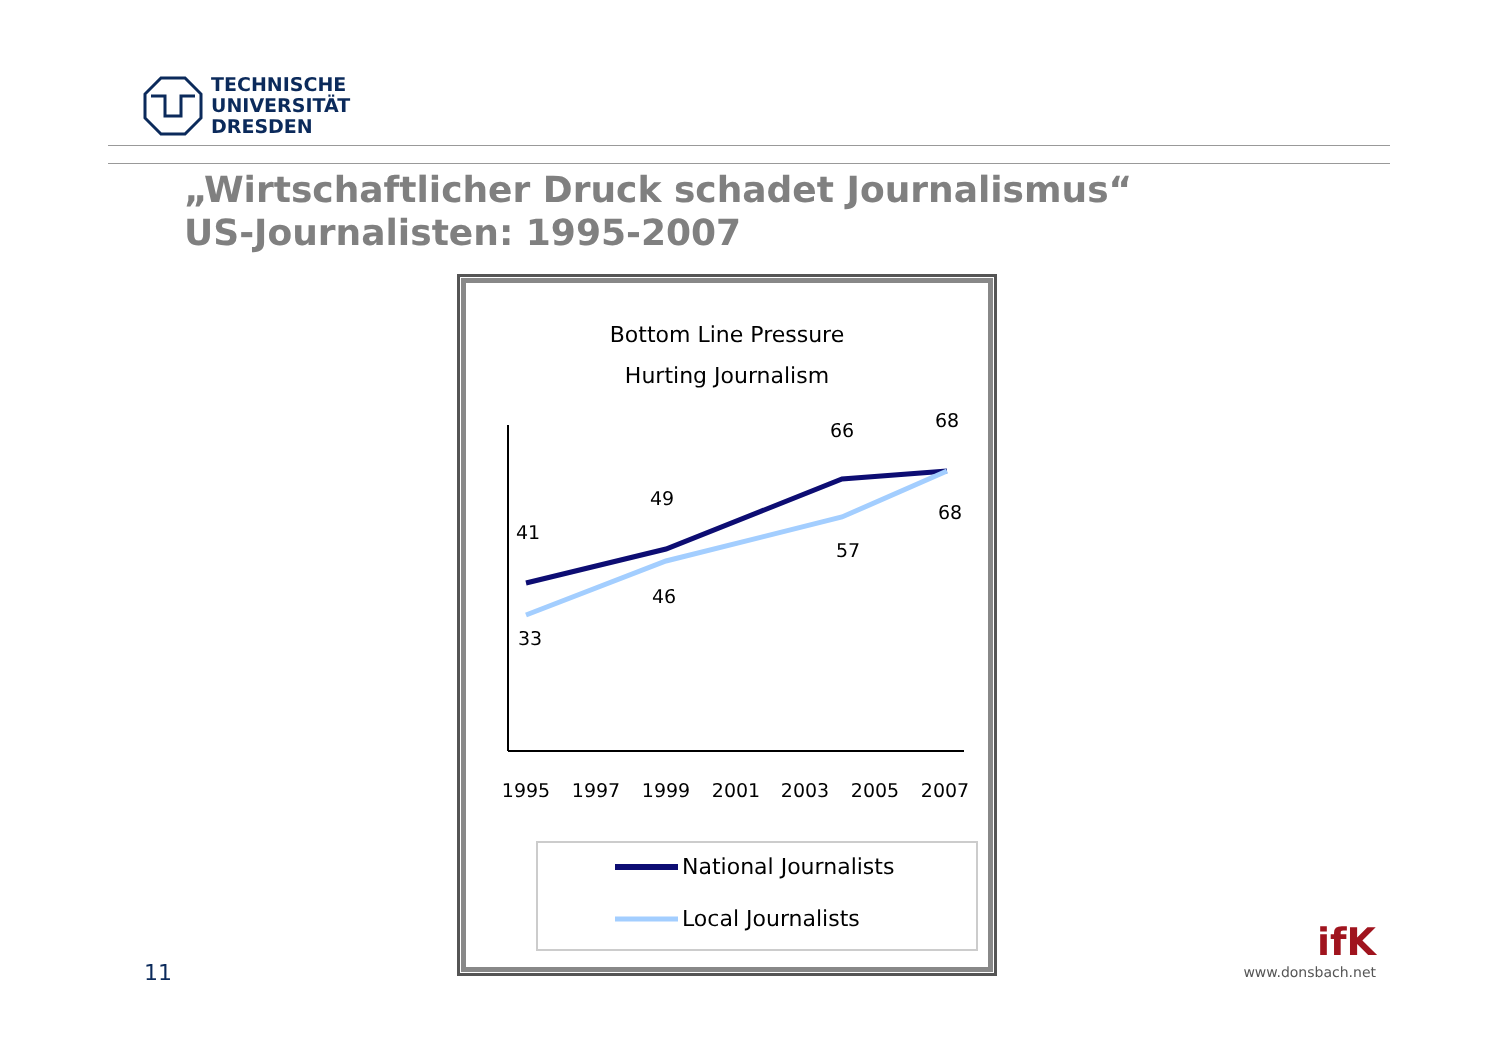TECHNISCHE
UNIVERSITÄT
DRESDEN
„Wirtschaftlicher Druck schadet Journalismus“
US-Journalisten: 1995-2007
Bottom Line Pressure
Hurting Journalism
41
49
66
68
33
46
57
68
1995
1997
1999
2001
2003
2005
2007
National Journalists
Local Journalists
11
ifK
www.donsbach.net